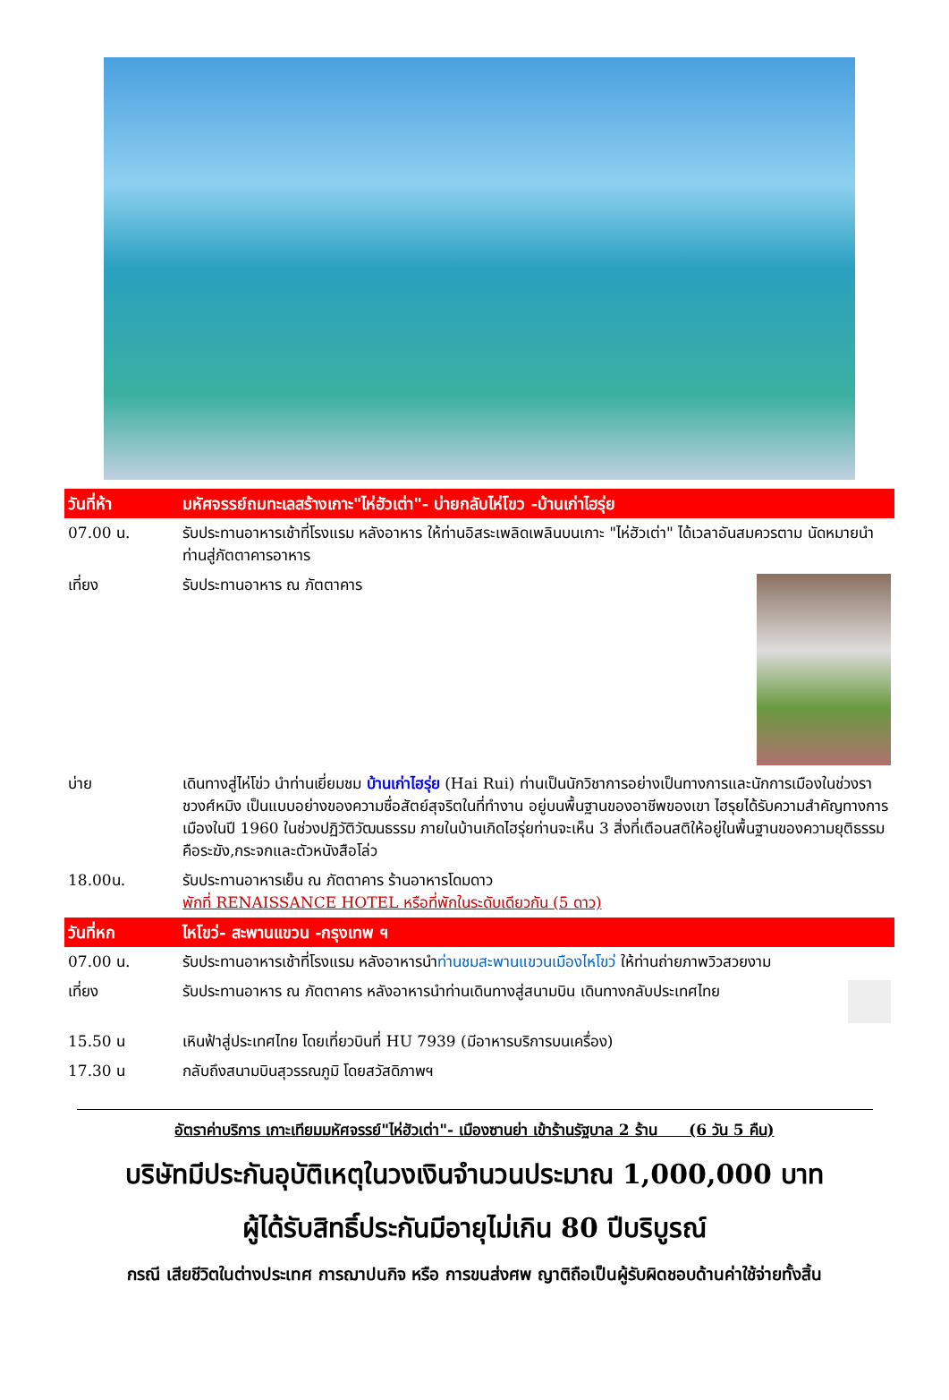| วันที่ห้า | มหัศจรรย์ถมทะเลสร้างเกาะ"ไห่ฮัวเต่า"- บ่ายกลับไห่โขว -บ้านเก่าไฮรุ่ย |
| 07.00 น. | รับประทานอาหารเช้าที่โรงแรม หลังอาหาร ให้ท่านอิสระเพลิดเพลินบนเกาะ "ไห่ฮัวเต่า" ได้เวลาอันสมควรตาม นัดหมายนำท่านสู่ภัตตาคารอาหาร |
| เที่ยง | รับประทานอาหาร ณ ภัตตาคาร |
| บ่าย | เดินทางสู่ไห่โข่ว นำท่านเยี่ยมชม บ้านเก่าไฮรุ่ย (Hai Rui) ท่านเป็นนักวิชาการอย่างเป็นทางการและนักการเมืองในช่วงราชวงศ์หมิง เป็นแบบอย่างของความซื่อสัตย์สุจริตในที่ทำงาน อยู่บนพื้นฐานของอาชีพของเขา ไฮรุยได้รับความสำคัญทางการเมืองในปี 1960 ในช่วงปฏิวัติวัฒนธรรม ภายในบ้านเกิดไฮรุ่ยท่านจะเห็น 3 สิ่งที่เตือนสติให้อยู่ในพื้นฐานของความยุติธรรม คือระฆัง,กระจกและตัวหนังสือโล่ว |
| 18.00น. | รับประทานอาหารเย็น ณ ภัตตาคาร ร้านอาหารโดมดาว พักที่ RENAISSANCE HOTEL หรือที่พักในระดับเดียวกัน (5 ดาว) |
| วันที่หก | ไหโขว่- สะพานแขวน -กรุงเทพ ฯ |
| 07.00 น. | รับประทานอาหารเช้าที่โรงแรม หลังอาหารนำ ท่านชมสะพานแขวนเมืองไหโขว่ ให้ท่านถ่ายภาพวิวสวยงาม |
| เที่ยง | รับประทานอาหาร ณ ภัตตาคาร หลังอาหารนำท่านเดินทางสู่สนามบิน เดินทางกลับประเทศไทย |
| 15.50 น | เหินฟ้าสู่ประเทศไทย โดยเที่ยวบินที่ HU 7939 (มีอาหารบริการบนเครื่อง) |
| 17.30 น | กลับถึงสนามบินสุวรรณภูมิ โดยสวัสดิภาพฯ |
อัตราค่าบริการ เกาะเทียมมหัศจรรย์"ไห่ฮัวเต่า"- เมืองซานย่า เข้าร้านรัฐบาล 2 ร้าน (6 วัน 5 คืน)
บริษัทมีประกันอุบัติเหตุในวงเงินจำนวนประมาณ 1,000,000 บาท
ผู้ได้รับสิทธิ์ประกันมีอายุไม่เกิน 80 ปีบริบูรณ์
กรณี เสียชีวิตในต่างประเทศ การฌาปนกิจ หรือ การขนส่งศพ ญาติถือเป็นผู้รับผิดชอบด้านค่าใช้จ่ายทั้งสิ้น